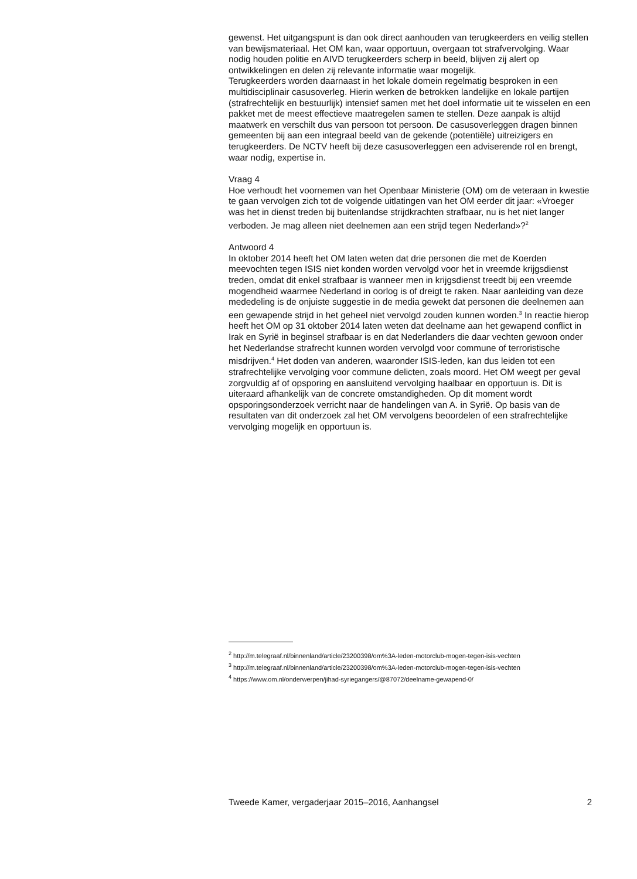gewenst. Het uitgangspunt is dan ook direct aanhouden van terugkeerders en veilig stellen van bewijsmateriaal. Het OM kan, waar opportuun, overgaan tot strafvervolging. Waar nodig houden politie en AIVD terugkeerders scherp in beeld, blijven zij alert op ontwikkelingen en delen zij relevante informatie waar mogelijk.
Terugkeerders worden daarnaast in het lokale domein regelmatig besproken in een multidisciplinair casusoverleg. Hierin werken de betrokken landelijke en lokale partijen (strafrechtelijk en bestuurlijk) intensief samen met het doel informatie uit te wisselen en een pakket met de meest effectieve maatregelen samen te stellen. Deze aanpak is altijd maatwerk en verschilt dus van persoon tot persoon. De casusoverleggen dragen binnen gemeenten bij aan een integraal beeld van de gekende (potentiële) uitreizigers en terugkeerders. De NCTV heeft bij deze casusoverleggen een adviserende rol en brengt, waar nodig, expertise in.
Vraag 4
Hoe verhoudt het voornemen van het Openbaar Ministerie (OM) om de veteraan in kwestie te gaan vervolgen zich tot de volgende uitlatingen van het OM eerder dit jaar: «Vroeger was het in dienst treden bij buitenlandse strijdkrachten strafbaar, nu is het niet langer verboden. Je mag alleen niet deelnemen aan een strijd tegen Nederland»?<sup>2</sup>
Antwoord 4
In oktober 2014 heeft het OM laten weten dat drie personen die met de Koerden meevochten tegen ISIS niet konden worden vervolgd voor het in vreemde krijgsdienst treden, omdat dit enkel strafbaar is wanneer men in krijgsdienst treedt bij een vreemde mogendheid waarmee Nederland in oorlog is of dreigt te raken. Naar aanleiding van deze mededeling is de onjuiste suggestie in de media gewekt dat personen die deelnemen aan een gewapende strijd in het geheel niet vervolgd zouden kunnen worden.<sup>3</sup> In reactie hierop heeft het OM op 31 oktober 2014 laten weten dat deelname aan het gewapend conflict in Irak en Syrië in beginsel strafbaar is en dat Nederlanders die daar vechten gewoon onder het Nederlandse strafrecht kunnen worden vervolgd voor commune of terroristische misdrijven.<sup>4</sup> Het doden van anderen, waaronder ISIS-leden, kan dus leiden tot een strafrechtelijke vervolging voor commune delicten, zoals moord. Het OM weegt per geval zorgvuldig af of opsporing en aansluitend vervolging haalbaar en opportuun is. Dit is uiteraard afhankelijk van de concrete omstandigheden. Op dit moment wordt opsporingsonderzoek verricht naar de handelingen van A. in Syrië. Op basis van de resultaten van dit onderzoek zal het OM vervolgens beoordelen of een strafrechtelijke vervolging mogelijk en opportuun is.
<sup>2</sup> http://m.telegraaf.nl/binnenland/article/23200398/om%3A-leden-motorclub-mogen-tegen-isis-vechten
<sup>3</sup> http://m.telegraaf.nl/binnenland/article/23200398/om%3A-leden-motorclub-mogen-tegen-isis-vechten
<sup>4</sup> https://www.om.nl/onderwerpen/jihad-syriegangers/@87072/deelname-gewapend-0/
Tweede Kamer, vergaderjaar 2015–2016, Aanhangsel 2